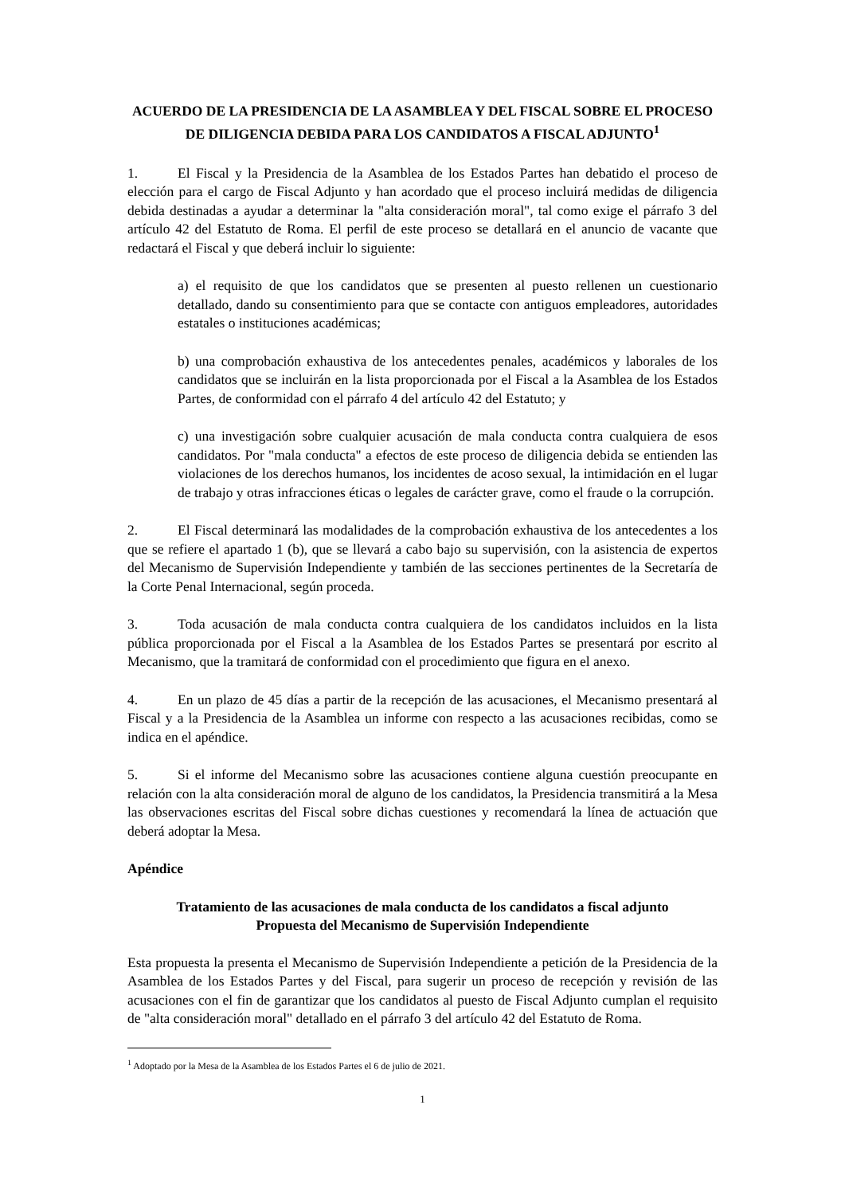ACUERDO DE LA PRESIDENCIA DE LA ASAMBLEA Y DEL FISCAL SOBRE EL PROCESO DE DILIGENCIA DEBIDA PARA LOS CANDIDATOS A FISCAL ADJUNTO<sup>1</sup>
1. El Fiscal y la Presidencia de la Asamblea de los Estados Partes han debatido el proceso de elección para el cargo de Fiscal Adjunto y han acordado que el proceso incluirá medidas de diligencia debida destinadas a ayudar a determinar la "alta consideración moral", tal como exige el párrafo 3 del artículo 42 del Estatuto de Roma. El perfil de este proceso se detallará en el anuncio de vacante que redactará el Fiscal y que deberá incluir lo siguiente:
a) el requisito de que los candidatos que se presenten al puesto rellenen un cuestionario detallado, dando su consentimiento para que se contacte con antiguos empleadores, autoridades estatales o instituciones académicas;
b) una comprobación exhaustiva de los antecedentes penales, académicos y laborales de los candidatos que se incluirán en la lista proporcionada por el Fiscal a la Asamblea de los Estados Partes, de conformidad con el párrafo 4 del artículo 42 del Estatuto; y
c) una investigación sobre cualquier acusación de mala conducta contra cualquiera de esos candidatos. Por "mala conducta" a efectos de este proceso de diligencia debida se entienden las violaciones de los derechos humanos, los incidentes de acoso sexual, la intimidación en el lugar de trabajo y otras infracciones éticas o legales de carácter grave, como el fraude o la corrupción.
2. El Fiscal determinará las modalidades de la comprobación exhaustiva de los antecedentes a los que se refiere el apartado 1 (b), que se llevará a cabo bajo su supervisión, con la asistencia de expertos del Mecanismo de Supervisión Independiente y también de las secciones pertinentes de la Secretaría de la Corte Penal Internacional, según proceda.
3. Toda acusación de mala conducta contra cualquiera de los candidatos incluidos en la lista pública proporcionada por el Fiscal a la Asamblea de los Estados Partes se presentará por escrito al Mecanismo, que la tramitará de conformidad con el procedimiento que figura en el anexo.
4. En un plazo de 45 días a partir de la recepción de las acusaciones, el Mecanismo presentará al Fiscal y a la Presidencia de la Asamblea un informe con respecto a las acusaciones recibidas, como se indica en el apéndice.
5. Si el informe del Mecanismo sobre las acusaciones contiene alguna cuestión preocupante en relación con la alta consideración moral de alguno de los candidatos, la Presidencia transmitirá a la Mesa las observaciones escritas del Fiscal sobre dichas cuestiones y recomendará la línea de actuación que deberá adoptar la Mesa.
Apéndice
Tratamiento de las acusaciones de mala conducta de los candidatos a fiscal adjunto
Propuesta del Mecanismo de Supervisión Independiente
Esta propuesta la presenta el Mecanismo de Supervisión Independiente a petición de la Presidencia de la Asamblea de los Estados Partes y del Fiscal, para sugerir un proceso de recepción y revisión de las acusaciones con el fin de garantizar que los candidatos al puesto de Fiscal Adjunto cumplan el requisito de "alta consideración moral" detallado en el párrafo 3 del artículo 42 del Estatuto de Roma.
<sup>1</sup> Adoptado por la Mesa de la Asamblea de los Estados Partes el 6 de julio de 2021.
1